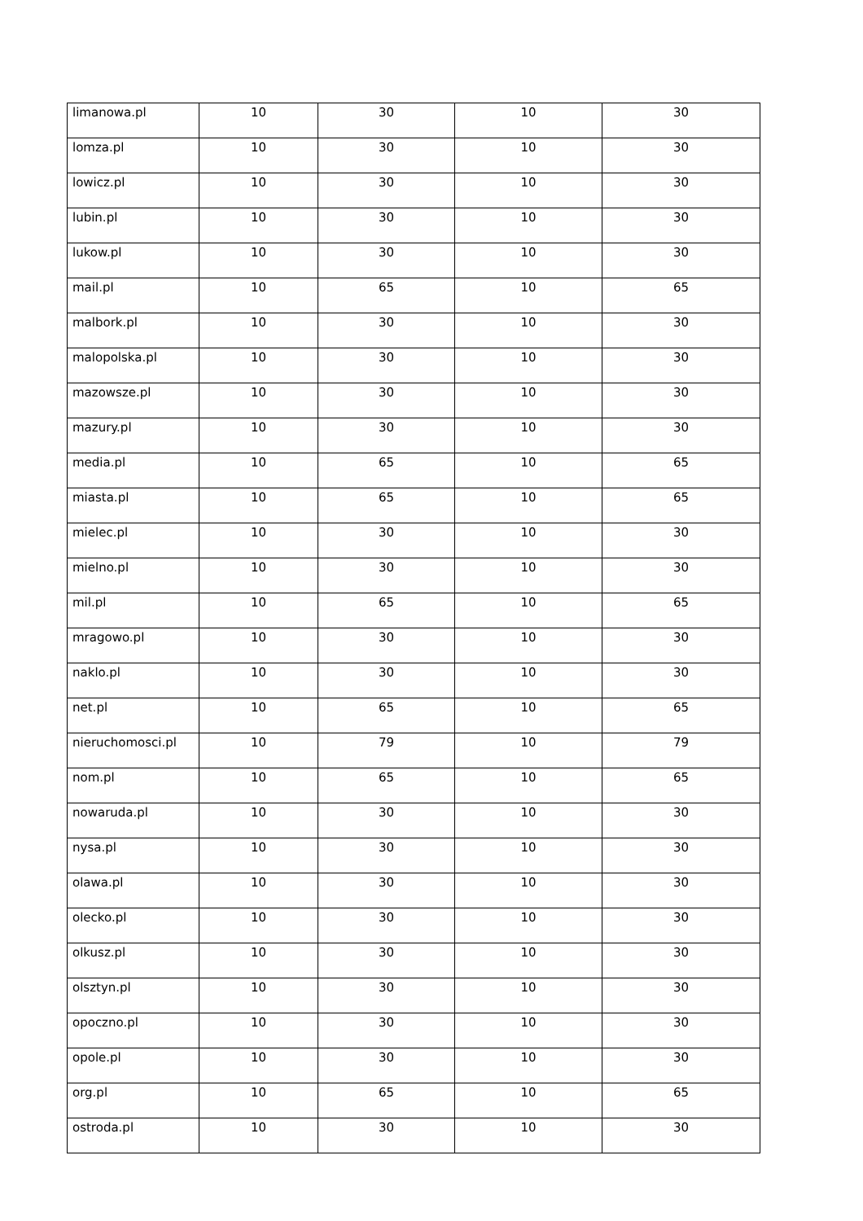| limanowa.pl | 10 | 30 | 10 | 30 |
| lomza.pl | 10 | 30 | 10 | 30 |
| lowicz.pl | 10 | 30 | 10 | 30 |
| lubin.pl | 10 | 30 | 10 | 30 |
| lukow.pl | 10 | 30 | 10 | 30 |
| mail.pl | 10 | 65 | 10 | 65 |
| malbork.pl | 10 | 30 | 10 | 30 |
| malopolska.pl | 10 | 30 | 10 | 30 |
| mazowsze.pl | 10 | 30 | 10 | 30 |
| mazury.pl | 10 | 30 | 10 | 30 |
| media.pl | 10 | 65 | 10 | 65 |
| miasta.pl | 10 | 65 | 10 | 65 |
| mielec.pl | 10 | 30 | 10 | 30 |
| mielno.pl | 10 | 30 | 10 | 30 |
| mil.pl | 10 | 65 | 10 | 65 |
| mragowo.pl | 10 | 30 | 10 | 30 |
| naklo.pl | 10 | 30 | 10 | 30 |
| net.pl | 10 | 65 | 10 | 65 |
| nieruchomosci.pl | 10 | 79 | 10 | 79 |
| nom.pl | 10 | 65 | 10 | 65 |
| nowaruda.pl | 10 | 30 | 10 | 30 |
| nysa.pl | 10 | 30 | 10 | 30 |
| olawa.pl | 10 | 30 | 10 | 30 |
| olecko.pl | 10 | 30 | 10 | 30 |
| olkusz.pl | 10 | 30 | 10 | 30 |
| olsztyn.pl | 10 | 30 | 10 | 30 |
| opoczno.pl | 10 | 30 | 10 | 30 |
| opole.pl | 10 | 30 | 10 | 30 |
| org.pl | 10 | 65 | 10 | 65 |
| ostroda.pl | 10 | 30 | 10 | 30 |